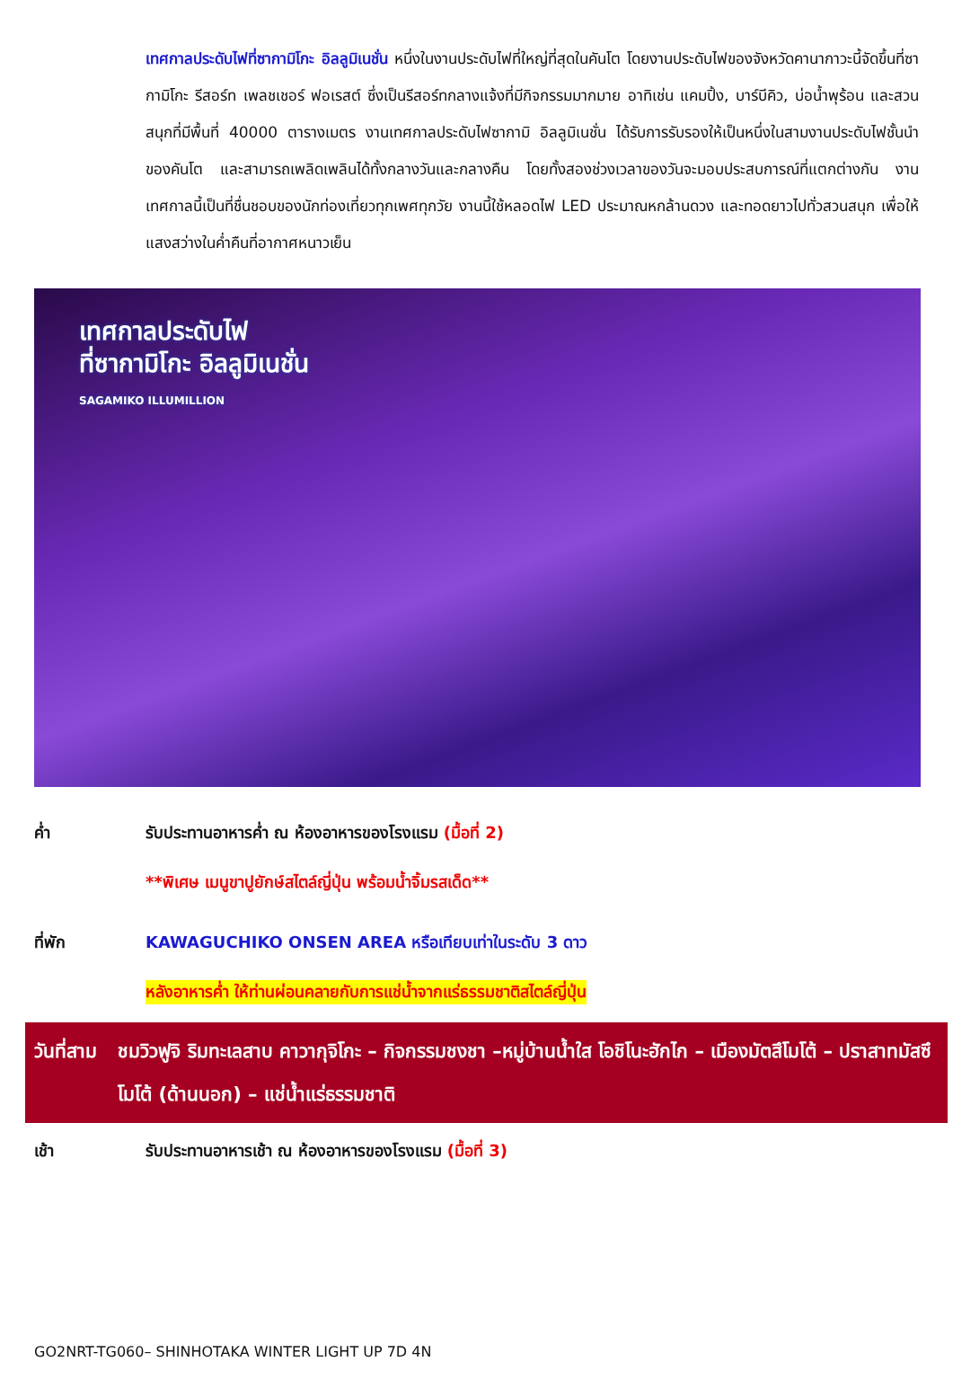เทศกาลประดับไฟที่ซากามิโกะ อิลลูมิเนชั่น หนึ่งในงานประดับไฟที่ใหญ่ที่สุดในคันโต โดยงานประดับไฟของจังหวัดคานากาวะนี้จัดขึ้นที่ซากามิโกะ รีสอร์ท เพลชเชอร์ ฟอเรสต์ ซึ่งเป็นรีสอร์ทกลางแจ้งที่มีกิจกรรมมากมาย อาทิเช่น แคมปิ้ง, บาร์บีคิว, บ่อน้ำพุร้อน และสวนสนุกที่มีพื้นที่ 40000 ตารางเมตร งานเทศกาลประดับไฟซากามิ อิลลูมิเนชั่น ได้รับการรับรองให้เป็นหนึ่งในสามงานประดับไฟชั้นนำของคันโต และสามารถเพลิดเพลินได้ทั้งกลางวันและกลางคืน โดยทั้งสองช่วงเวลาของวันจะมอบประสบการณ์ที่แตกต่างกัน งานเทศกาลนี้เป็นที่ชื่นชอบของนักท่องเที่ยวทุกเพศทุกวัย งานนี้ใช้หลอดไฟ LED ประมาณหกล้านดวง และทอดยาวไปทั่วสวนสนุก เพื่อให้แสงสว่างในค่ำคืนที่อากาศหนาวเย็น
เทศกาลประดับไฟ
ที่ซากามิโกะ อิลลูมิเนชั่น
SAGAMIKO ILLUMILLION
ค่ำ รับประทานอาหารค่ำ ณ ห้องอาหารของโรงแรม (มื้อที่ 2)
**พิเศษ เมนูขาปูยักษ์สไตล์ญี่ปุ่น พร้อมน้ำจิ้มรสเด็ด**
ที่พัก KAWAGUCHIKO ONSEN AREA หรือเทียบเท่าในระดับ 3 ดาว
หลังอาหารค่ำ ให้ท่านผ่อนคลายกับการแช่น้ำจากแร่ธรรมชาติสไตล์ญี่ปุ่น
วันที่สาม ชมวิวฟูจิ ริมทะเลสาบ คาวากุจิโกะ – กิจกรรมชงชา –หมู่บ้านน้ำใส โอชิโนะฮักไก – เมืองมัตสึโมโต้ – ปราสาทมัสซึโมโต้ (ด้านนอก) – แช่น้ำแร่ธรรมชาติ
เช้า รับประทานอาหารเช้า ณ ห้องอาหารของโรงแรม (มื้อที่ 3)
GO2NRT-TG060– SHINHOTAKA WINTER LIGHT UP 7D 4N